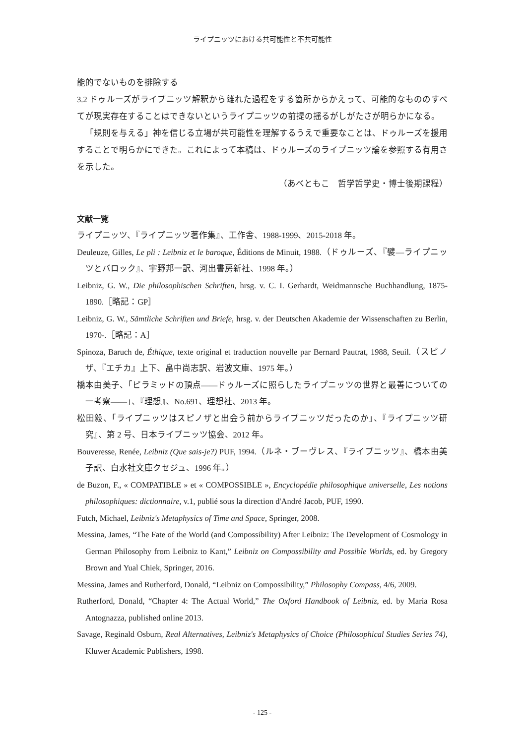ライプニッツにおける共可能性と不共可能性
能的でないものを排除する
3.2 ドゥルーズがライプニッツ解釈から離れた過程をする箇所からかえって、可能的なもののすべてが現実存在することはできないというライプニッツの前提の揺るがしがたさが明らかになる。
「規則を与える」神を信じる立場が共可能性を理解するうえで重要なことは、ドゥルーズを援用することで明らかにできた。これによって本稿は、ドゥルーズのライプニッツ論を参照する有用さを示した。
（あべともこ　哲学哲学史・博士後期課程）
文献一覧
ライプニッツ、『ライプニッツ著作集』、工作舎、1988-1999、2015-2018 年。
Deuleuze, Gilles, Le pli : Leibniz et le baroque, Éditions de Minuit, 1988.（ドゥルーズ、『襞―ライプニッツとバロック』、宇野邦一訳、河出書房新社、1998 年。）
Leibniz, G. W., Die philosophischen Schriften, hrsg. v. C. I. Gerhardt, Weidmannsche Buchhandlung, 1875-1890.［略記：GP］
Leibniz, G. W., Sämtliche Schriften und Briefe, hrsg. v. der Deutschen Akademie der Wissenschaften zu Berlin, 1970-.［略記：A］
Spinoza, Baruch de, Éthique, texte original et traduction nouvelle par Bernard Pautrat, 1988, Seuil.（スピノザ、『エチカ』上下、畠中尚志訳、岩波文庫、1975 年。）
橋本由美子、「ピラミッドの頂点――ドゥルーズに照らしたライプニッツの世界と最善についての一考察――」、『理想』、No.691、理想社、2013 年。
松田毅、「ライプニッツはスピノザと出会う前からライプニッツだったのか」、『ライプニッツ研究』、第 2 号、日本ライプニッツ協会、2012 年。
Bouveresse, Renée, Leibniz (Que sais-je?) PUF, 1994.（ルネ・ブーヴレス、『ライプニッツ』、橋本由美子訳、白水社文庫クセジュ、1996 年。）
de Buzon, F., « COMPATIBLE » et « COMPOSSIBLE », Encyclopédie philosophique universelle, Les notions philosophiques: dictionnaire, v.1, publié sous la direction d'André Jacob, PUF, 1990.
Futch, Michael, Leibniz's Metaphysics of Time and Space, Springer, 2008.
Messina, James, “The Fate of the World (and Compossibility) After Leibniz: The Development of Cosmology in German Philosophy from Leibniz to Kant,” Leibniz on Compossibility and Possible Worlds, ed. by Gregory Brown and Yual Chiek, Springer, 2016.
Messina, James and Rutherford, Donald, “Leibniz on Compossibility,” Philosophy Compass, 4/6, 2009.
Rutherford, Donald, “Chapter 4: The Actual World,” The Oxford Handbook of Leibniz, ed. by Maria Rosa Antognazza, published online 2013.
Savage, Reginald Osburn, Real Alternatives, Leibniz's Metaphysics of Choice (Philosophical Studies Series 74), Kluwer Academic Publishers, 1998.
- 125 -